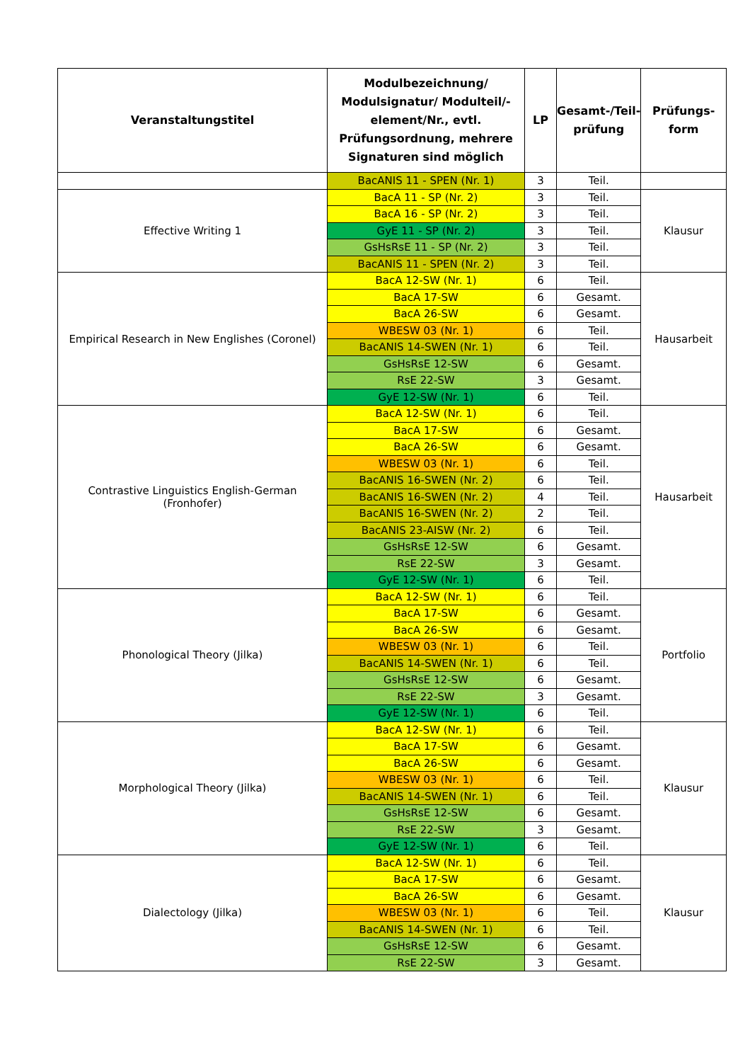| Veranstaltungstitel | Modulbezeichnung/ Modulsignatur/ Modulteil/-element/Nr., evtl. Prüfungsordnung, mehrere Signaturen sind möglich | LP | Gesamt-/Teil-prüfung | Prüfungs-form |
| --- | --- | --- | --- | --- |
| | BacANIS 11 - SPEN (Nr. 1) | 3 | Teil. | |
| Effective Writing 1 | BacA 11 - SP (Nr. 2) | 3 | Teil. | Klausur |
| | BacA 16 - SP (Nr. 2) | 3 | Teil. | |
| | GyE 11 - SP (Nr. 2) | 3 | Teil. | |
| | GsHsRsE 11 - SP (Nr. 2) | 3 | Teil. | |
| | BacANIS 11 - SPEN (Nr. 2) | 3 | Teil. | |
| Empirical Research in New Englishes (Coronel) | BacA 12-SW (Nr. 1) | 6 | Teil. | Hausarbeit |
| | BacA 17-SW | 6 | Gesamt. | |
| | BacA 26-SW | 6 | Gesamt. | |
| | WBESW 03 (Nr. 1) | 6 | Teil. | |
| | BacANIS 14-SWEN (Nr. 1) | 6 | Teil. | |
| | GsHsRsE 12-SW | 6 | Gesamt. | |
| | RsE 22-SW | 3 | Gesamt. | |
| | GyE 12-SW (Nr. 1) | 6 | Teil. | |
| Contrastive Linguistics English-German (Fronhofer) | BacA 12-SW (Nr. 1) | 6 | Teil. | Hausarbeit |
| | BacA 17-SW | 6 | Gesamt. | |
| | BacA 26-SW | 6 | Gesamt. | |
| | WBESW 03 (Nr. 1) | 6 | Teil. | |
| | BacANIS 16-SWEN (Nr. 2) | 6 | Teil. | |
| | BacANIS 16-SWEN (Nr. 2) | 4 | Teil. | |
| | BacANIS 16-SWEN (Nr. 2) | 2 | Teil. | |
| | BacANIS 23-AISW (Nr. 2) | 6 | Teil. | |
| | GsHsRsE 12-SW | 6 | Gesamt. | |
| | RsE 22-SW | 3 | Gesamt. | |
| | GyE 12-SW (Nr. 1) | 6 | Teil. | |
| Phonological Theory (Jilka) | BacA 12-SW (Nr. 1) | 6 | Teil. | Portfolio |
| | BacA 17-SW | 6 | Gesamt. | |
| | BacA 26-SW | 6 | Gesamt. | |
| | WBESW 03 (Nr. 1) | 6 | Teil. | |
| | BacANIS 14-SWEN (Nr. 1) | 6 | Teil. | |
| | GsHsRsE 12-SW | 6 | Gesamt. | |
| | RsE 22-SW | 3 | Gesamt. | |
| | GyE 12-SW (Nr. 1) | 6 | Teil. | |
| Morphological Theory (Jilka) | BacA 12-SW (Nr. 1) | 6 | Teil. | Klausur |
| | BacA 17-SW | 6 | Gesamt. | |
| | BacA 26-SW | 6 | Gesamt. | |
| | WBESW 03 (Nr. 1) | 6 | Teil. | |
| | BacANIS 14-SWEN (Nr. 1) | 6 | Teil. | |
| | GsHsRsE 12-SW | 6 | Gesamt. | |
| | RsE 22-SW | 3 | Gesamt. | |
| | GyE 12-SW (Nr. 1) | 6 | Teil. | |
| Dialectology (Jilka) | BacA 12-SW (Nr. 1) | 6 | Teil. | Klausur |
| | BacA 17-SW | 6 | Gesamt. | |
| | BacA 26-SW | 6 | Gesamt. | |
| | WBESW 03 (Nr. 1) | 6 | Teil. | |
| | BacANIS 14-SWEN (Nr. 1) | 6 | Teil. | |
| | GsHsRsE 12-SW | 6 | Gesamt. | |
| | RsE 22-SW | 3 | Gesamt. | |